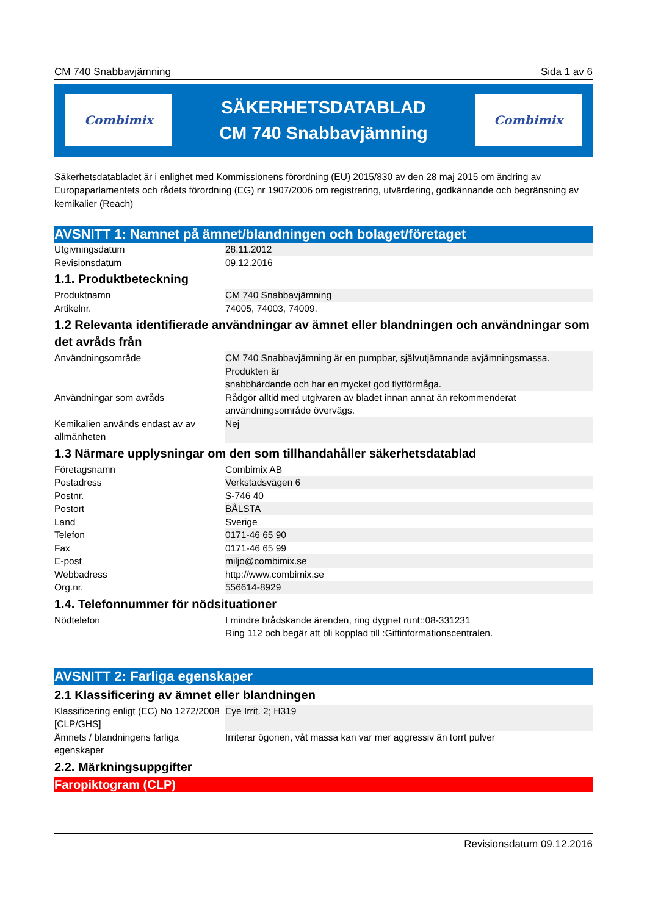CM 740 Snabbavjämning Sida 1 av 6
Combimix
SÄKERHETSDATABLAD
CM 740 Snabbavjämning
Combimix
Säkerhetsdatabladet är i enlighet med Kommissionens förordning (EU) 2015/830 av den 28 maj 2015 om ändring av Europaparlamentets och rådets förordning (EG) nr 1907/2006 om registrering, utvärdering, godkännande och begränsning av kemikalier (Reach)
AVSNITT 1: Namnet på ämnet/blandningen och bolaget/företaget
| Utgivningsdatum | 28.11.2012 |
| Revisionsdatum | 09.12.2016 |
1.1. Produktbeteckning
| Produktnamn | CM 740 Snabbavjämning |
| Artikelnr. | 74005, 74003, 74009. |
1.2 Relevanta identifierade användningar av ämnet eller blandningen och användningar som det avråds från
| Användningsområde | CM 740 Snabbavjämning är en pumpbar, självutjämnande avjämningsmassa. Produkten är snabbhärdande och har en mycket god flytförmåga. |
| Användningar som avråds | Rådgör alltid med utgivaren av bladet innan annat än rekommenderat användningsområde övervägs. |
| Kemikalien används endast av av allmänheten | Nej |
1.3 Närmare upplysningar om den som tillhandahåller säkerhetsdatablad
| Företagsnamn | Combimix AB |
| Postadress | Verkstadsvägen 6 |
| Postnr. | S-746 40 |
| Postort | BÅLSTA |
| Land | Sverige |
| Telefon | 0171-46 65 90 |
| Fax | 0171-46 65 99 |
| E-post | miljo@combimix.se |
| Webbadress | http://www.combimix.se |
| Org.nr. | 556614-8929 |
1.4. Telefonnummer för nödsituationer
| Nödtelefon | I mindre brådskande ärenden, ring dygnet runt::08-331231 Ring 112 och begär att bli kopplad till :Giftinformationscentralen. |
AVSNITT 2: Farliga egenskaper
2.1 Klassificering av ämnet eller blandningen
| Klassificering enligt (EC) No 1272/2008 [CLP/GHS] | Eye Irrit. 2; H319 |
| Ämnets / blandningens farliga egenskaper | Irriterar ögonen, våt massa kan var mer aggressiv än torrt pulver |
2.2. Märkningsuppgifter
Faropiktogram (CLP)
Revisionsdatum 09.12.2016